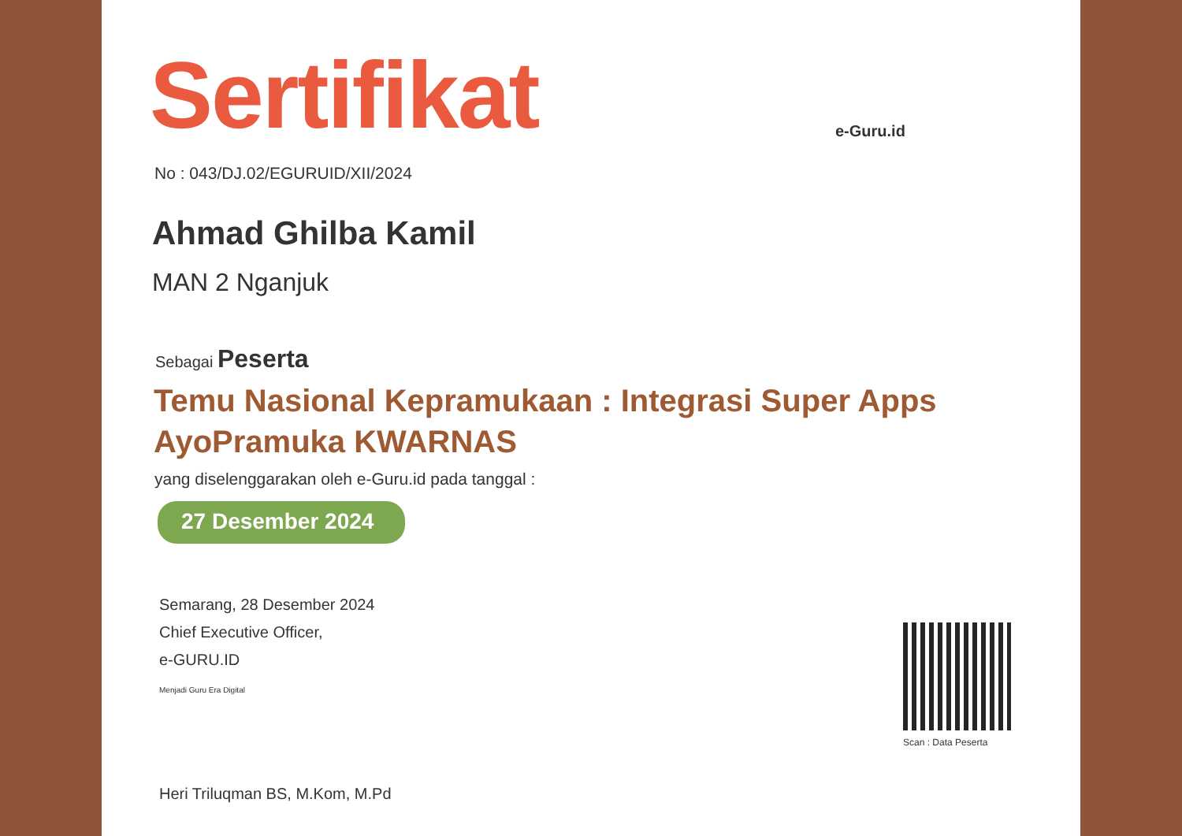e-Guru.id
Sertifikat
No : 043/DJ.02/EGURUID/XII/2024
Ahmad Ghilba Kamil
MAN 2 Nganjuk
Sebagai Peserta
Temu Nasional Kepramukaan : Integrasi Super Apps
AyoPramuka KWARNAS
yang diselenggarakan oleh e-Guru.id pada tanggal :
27 Desember 2024
Semarang, 28 Desember 2024
Chief Executive Officer,
e-GURU.ID
Menjadi Guru Era Digital
Heri Triluqman BS, M.Kom, M.Pd
Scan : Data Peserta